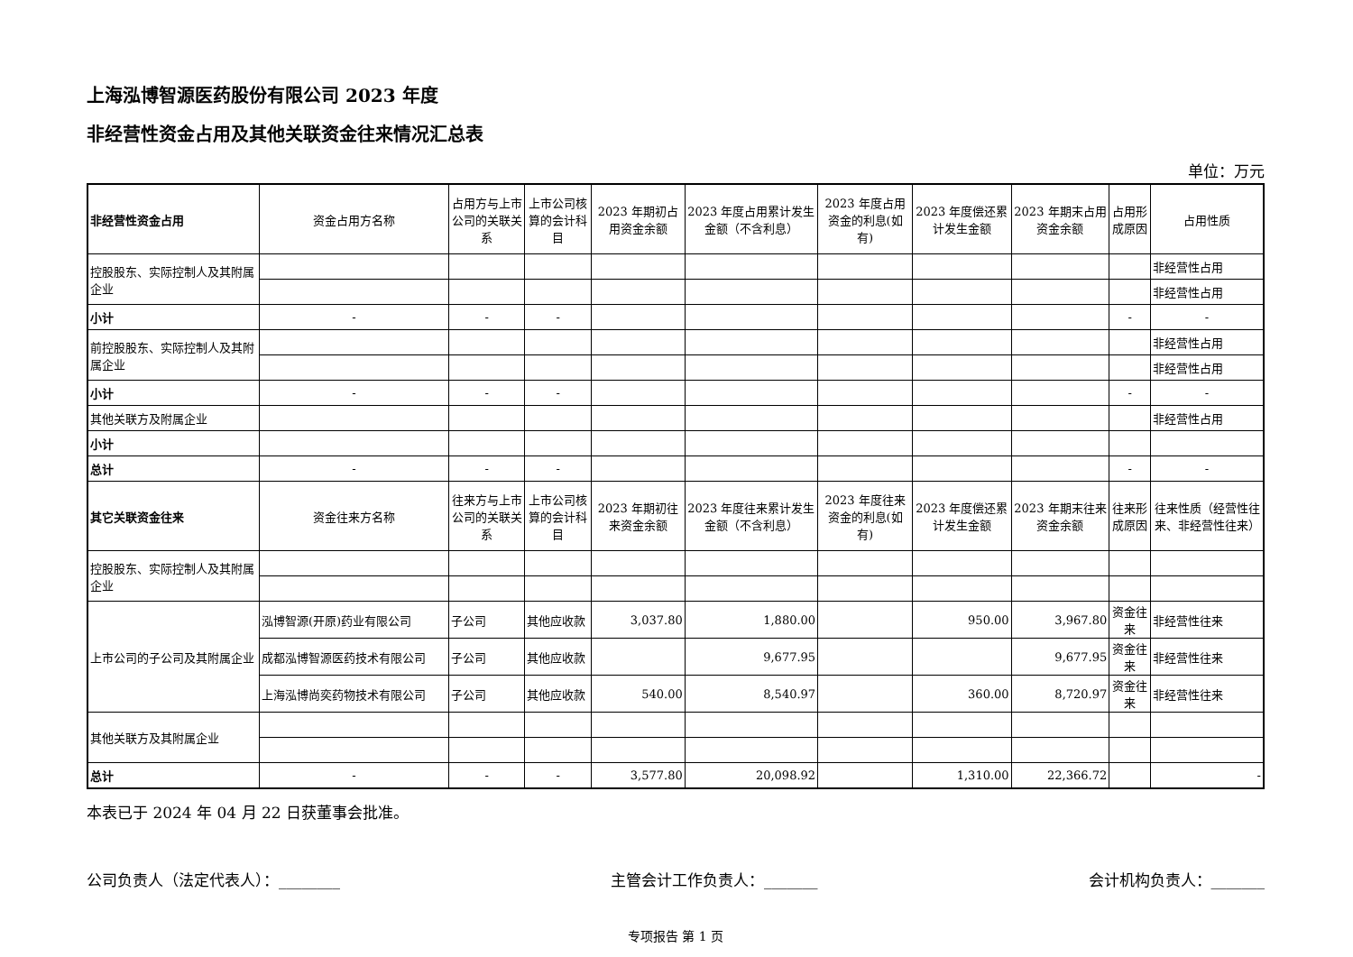上海泓博智源医药股份有限公司 2023 年度
非经营性资金占用及其他关联资金往来情况汇总表
单位：万元
| 非经营性资金占用 | 资金占用方名称 | 占用方与上市公司的关联关系 | 上市公司核算的会计科目 | 2023 年期初占用资金余额 | 2023 年度占用累计发生金额（不含利息） | 2023 年度占用资金的利息(如有) | 2023 年度偿还累计发生金额 | 2023 年期末占用资金余额 | 占用形成原因 | 占用性质 |
| --- | --- | --- | --- | --- | --- | --- | --- | --- | --- | --- |
| 控股股东、实际控制人及其附属企业 | | | | | | | | | | 非经营性占用 |
| | | | | | | | | | | 非经营性占用 |
| 小计 | - | - | - | | | | | | - | - |
| 前控股股东、实际控制人及其附属企业 | | | | | | | | | | 非经营性占用 |
| | | | | | | | | | | 非经营性占用 |
| 小计 | - | - | - | | | | | | - | - |
| 其他关联方及附属企业 | | | | | | | | | | 非经营性占用 |
| 小计 | | | | | | | | | | |
| 总计 | - | - | - | | | | | | - | - |
| 其它关联资金往来 | 资金往来方名称 | 往来方与上市公司的关联关系 | 上市公司核算的会计科目 | 2023 年期初往来资金余额 | 2023 年度往来累计发生金额（不含利息） | 2023 年度往来资金的利息(如有) | 2023 年度偿还累计发生金额 | 2023 年期末往来资金余额 | 往来形成原因 | 往来性质（经营性往来、非经营性往来） |
| 控股股东、实际控制人及其附属企业 | | | | | | | | | | |
| 上市公司的子公司及其附属企业 | 泓博智源(开原)药业有限公司 | 子公司 | 其他应收款 | 3,037.80 | 1,880.00 | | 950.00 | 3,967.80 | 资金往来 | 非经营性往来 |
| | 成都泓博智源医药技术有限公司 | 子公司 | 其他应收款 | | 9,677.95 | | | 9,677.95 | 资金往来 | 非经营性往来 |
| | 上海泓博尚奕药物技术有限公司 | 子公司 | 其他应收款 | 540.00 | 8,540.97 | | 360.00 | 8,720.97 | 资金往来 | 非经营性往来 |
| 其他关联方及其附属企业 | | | | | | | | | | |
| 总计 | - | - | - | 3,577.80 | 20,098.92 | | 1,310.00 | 22,366.72 | | - |
本表已于 2024 年 04 月 22 日获董事会批准。
公司负责人（法定代表人）：________ 主管会计工作负责人：_______ 会计机构负责人：_______
专项报告 第 1 页